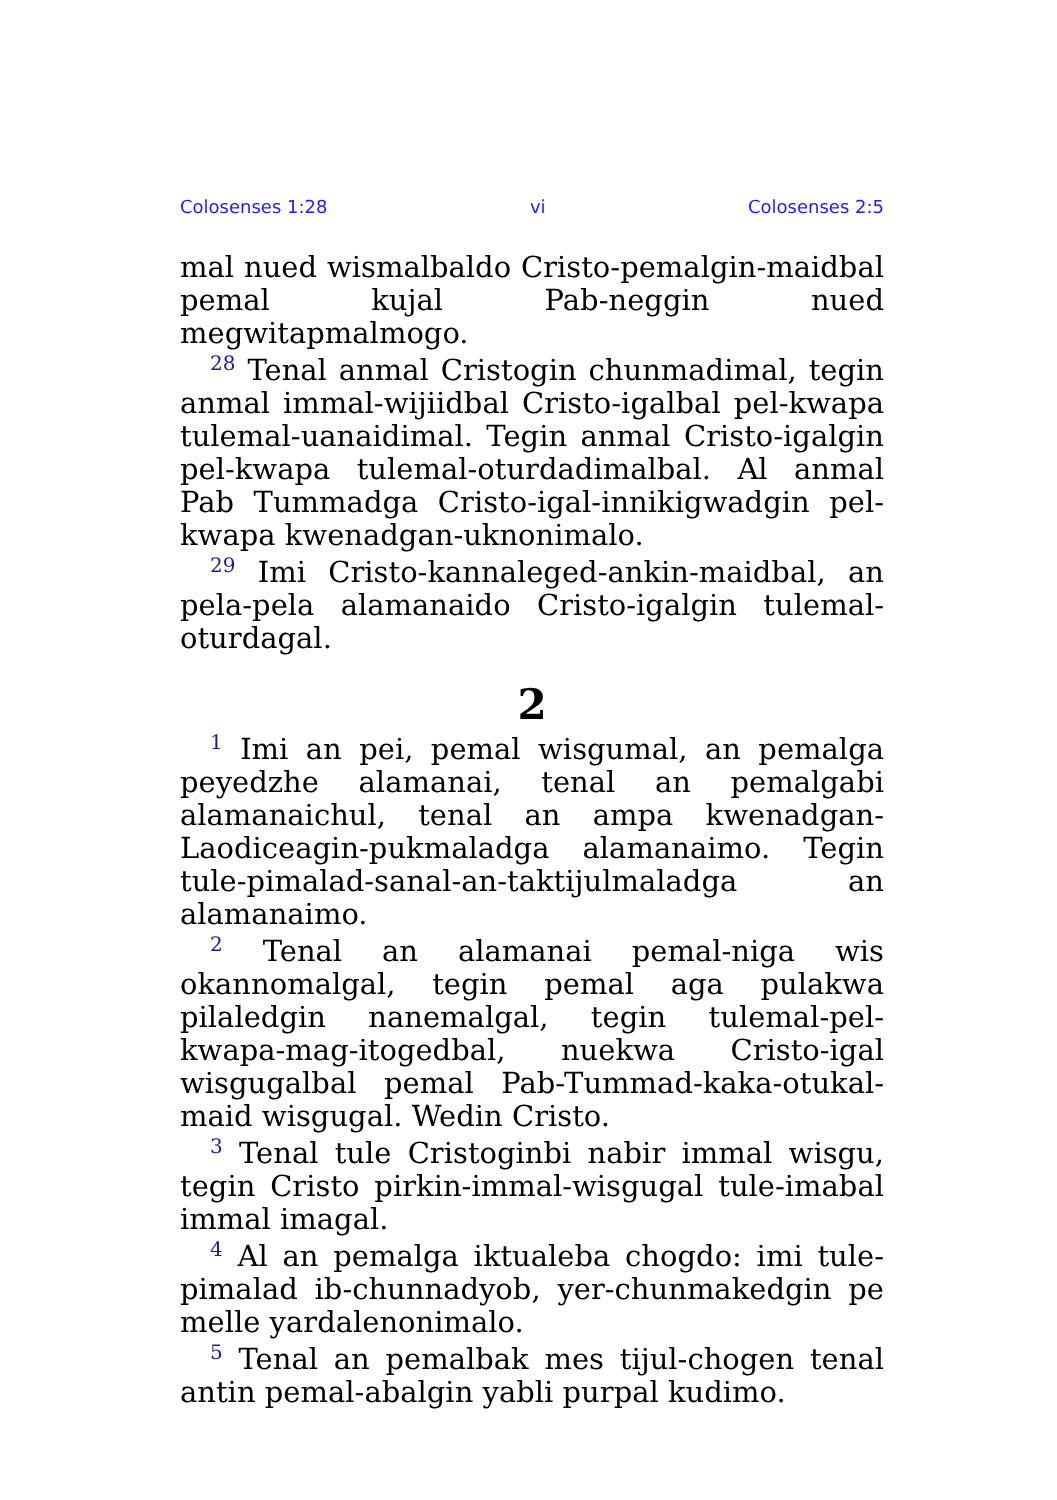Colosenses 1:28 vi Colosenses 2:5
mal nued wismalbaldo Cristo-pemalgin-maidbal pemal kujal Pab-neggin nued megwitapmalmogo.
<sup>28</sup> Tenal anmal Cristogin chunmadimal, tegin anmal immal-wijiidbal Cristo-igalbal pel-kwapa tulemal-uanaidimal. Tegin anmal Cristo-igalgin pel-kwapa tulemal-oturdadimalbal. Al anmal Pab Tummadga Cristo-igal-innikigwadgin pel-kwapa kwenadgan-uknonimalo.
<sup>29</sup> Imi Cristo-kannaleged-ankin-maidbal, an pela-pela alamanaido Cristo-igalgin tulemal-oturdagal.
2
<sup>1</sup> Imi an pei, pemal wisgumal, an pemalga peyedzhe alamanai, tenal an pemalgabi alamanaichul, tenal an ampa kwenadgan-Laodiceagin-pukmaladga alamanaimo. Tegin tule-pimalad-sanal-an-taktijulmaladga an alamanaimo.
<sup>2</sup> Tenal an alamanai pemal-niga wis okannomalgal, tegin pemal aga pulakwa pilaledgin nanemalgal, tegin tulemal-pel-kwapa-mag-itogedbal, nuekwa Cristo-igal wisgugalbal pemal Pab-Tummad-kaka-otukal-maid wisgugal. Wedin Cristo.
<sup>3</sup> Tenal tule Cristoginbi nabir immal wisgu, tegin Cristo pirkin-immal-wisgugal tule-imabal immal imagal.
<sup>4</sup> Al an pemalga iktualeba chogdo: imi tule-pimalad ib-chunnadyob, yer-chunmakedgin pe melle yardalenonimalo.
<sup>5</sup> Tenal an pemalbak mes tijul-chogen tenal antin pemal-abalgin yabli purpal kudimo.